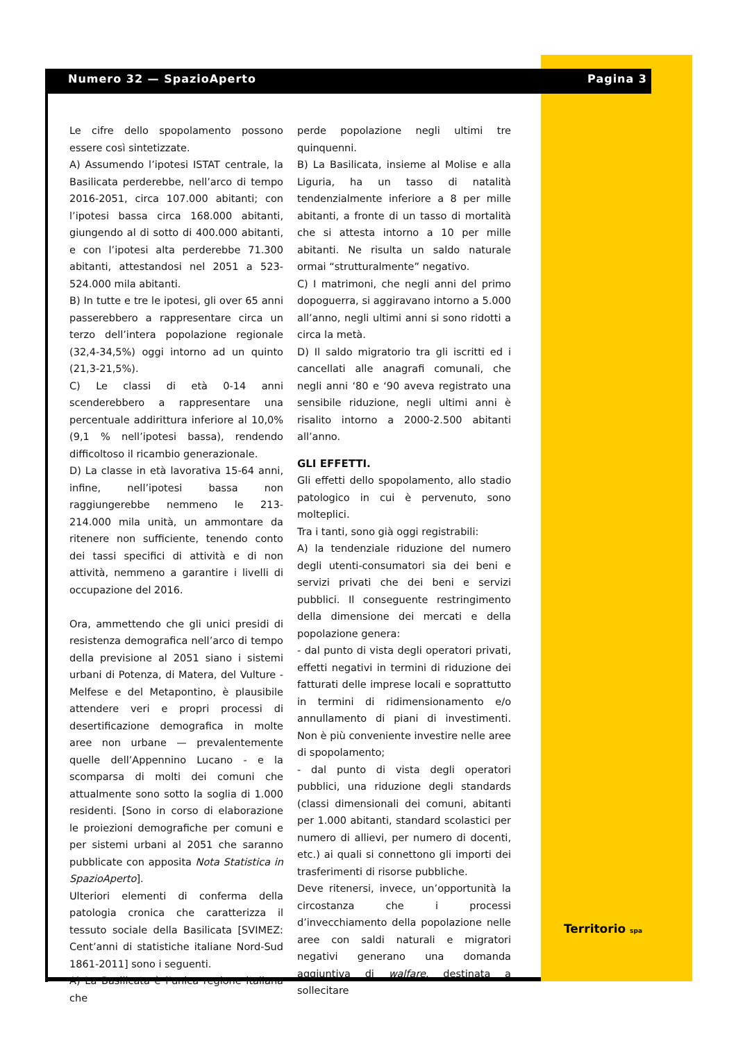Numero 32 — SpazioAperto Pagina 3
Le cifre dello spopolamento possono essere così sintetizzate.
A) Assumendo l’ipotesi ISTAT centrale, la Basilicata perderebbe, nell’arco di tempo 2016-2051, circa 107.000 abitanti; con l’ipotesi bassa circa 168.000 abitanti, giungendo al di sotto di 400.000 abitanti, e con l’ipotesi alta perderebbe 71.300 abitanti, attestandosi nel 2051 a 523-524.000 mila abitanti.
B) In tutte e tre le ipotesi, gli over 65 anni passerebbero a rappresentare circa un terzo dell’intera popolazione regionale (32,4-34,5%) oggi intorno ad un quinto (21,3-21,5%).
C) Le classi di età 0-14 anni scenderebbero a rappresentare una percentuale addirittura inferiore al 10,0% (9,1 % nell’ipotesi bassa), rendendo difficoltoso il ricambio generazionale.
D) La classe in età lavorativa 15-64 anni, infine, nell’ipotesi bassa non raggiungerebbe nemmeno le 213-214.000 mila unità, un ammontare da ritenere non sufficiente, tenendo conto dei tassi specifici di attività e di non attività, nemmeno a garantire i livelli di occupazione del 2016.
Ora, ammettendo che gli unici presidi di resistenza demografica nell’arco di tempo della previsione al 2051 siano i sistemi urbani di Potenza, di Matera, del Vulture - Melfese e del Metapontino, è plausibile attendere veri e propri processi di desertificazione demografica in molte aree non urbane — prevalentemente quelle dell’Appennino Lucano - e la scomparsa di molti dei comuni che attualmente sono sotto la soglia di 1.000 residenti. [Sono in corso di elaborazione le proiezioni demografiche per comuni e per sistemi urbani al 2051 che saranno pubblicate con apposita Nota Statistica in SpazioAperto].
Ulteriori elementi di conferma della patologia cronica che caratterizza il tessuto sociale della Basilicata [SVIMEZ: Cent’anni di statistiche italiane Nord-Sud 1861-2011] sono i seguenti.
A) La Basilicata è l’unica regione italiana che
perde popolazione negli ultimi tre quinquenni.
B) La Basilicata, insieme al Molise e alla Liguria, ha un tasso di natalità tendenzialmente inferiore a 8 per mille abitanti, a fronte di un tasso di mortalità che si attesta intorno a 10 per mille abitanti. Ne risulta un saldo naturale ormai “strutturalmente” negativo.
C) I matrimoni, che negli anni del primo dopoguerra, si aggiravano intorno a 5.000 all’anno, negli ultimi anni si sono ridotti a circa la metà.
D) Il saldo migratorio tra gli iscritti ed i cancellati alle anagrafi comunali, che negli anni ‘80 e ‘90 aveva registrato una sensibile riduzione, negli ultimi anni è risalito intorno a 2000-2.500 abitanti all’anno.
GLI EFFETTI.
Gli effetti dello spopolamento, allo stadio patologico in cui è pervenuto, sono molteplici.
Tra i tanti, sono già oggi registrabili:
A) la tendenziale riduzione del numero degli utenti-consumatori sia dei beni e servizi privati che dei beni e servizi pubblici. Il conseguente restringimento della dimensione dei mercati e della popolazione genera:
- dal punto di vista degli operatori privati, effetti negativi in termini di riduzione dei fatturati delle imprese locali e soprattutto in termini di ridimensionamento e/o annullamento di piani di investimenti. Non è più conveniente investire nelle aree di spopolamento;
- dal punto di vista degli operatori pubblici, una riduzione degli standards (classi dimensionali dei comuni, abitanti per 1.000 abitanti, standard scolastici per numero di allievi, per numero di docenti, etc.) ai quali si connettono gli importi dei trasferimenti di risorse pubbliche.
Deve ritenersi, invece, un’opportunità la circostanza che i processi d’invecchiamento della popolazione nelle aree con saldi naturali e migratori negativi generano una domanda aggiuntiva di walfare, destinata a sollecitare
Territorio spa